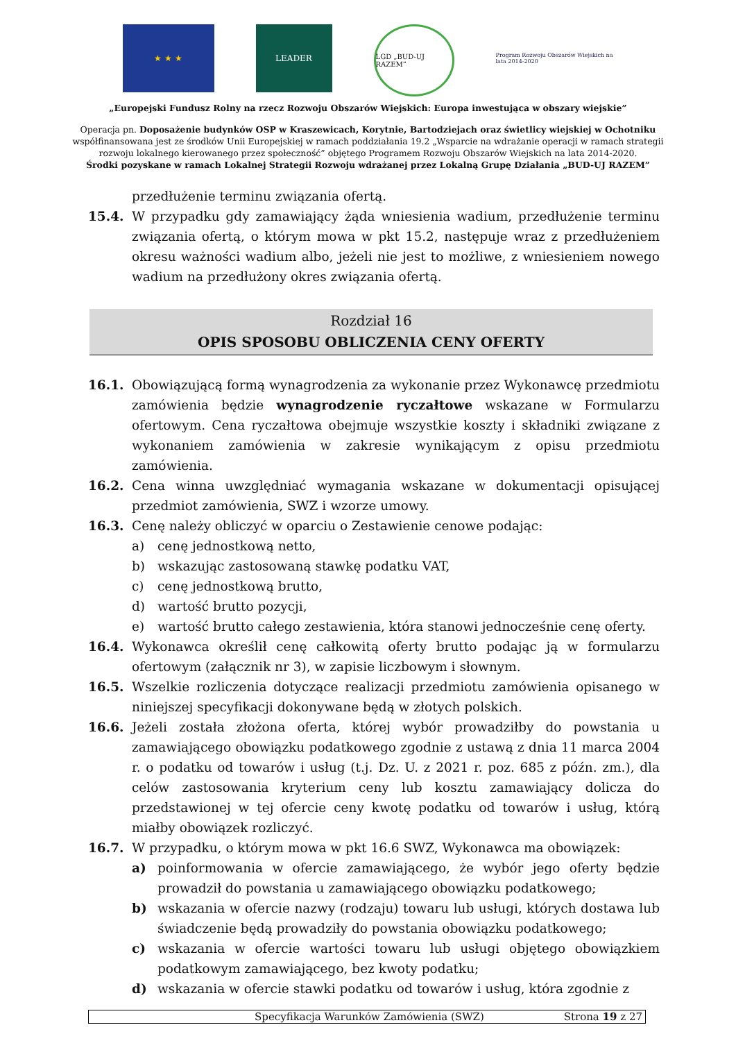★ ★ ★ LEADER
LGD „BUD-UJ RAZEM”
Program Rozwoju Obszarów Wiejskich na lata 2014-2020
„Europejski Fundusz Rolny na rzecz Rozwoju Obszarów Wiejskich: Europa inwestująca w obszary wiejskie”
Operacja pn. Doposażenie budynków OSP w Kraszewicach, Korytnie, Bartodziejach oraz świetlicy wiejskiej w Ochotniku
współfinansowana jest ze środków Unii Europejskiej w ramach poddziałania 19.2 „Wsparcie na wdrażanie operacji w ramach strategii rozwoju lokalnego kierowanego przez społeczność” objętego Programem Rozwoju Obszarów Wiejskich na lata 2014-2020.
Środki pozyskane w ramach Lokalnej Strategii Rozwoju wdrażanej przez Lokalną Grupę Działania „BUD-UJ RAZEM”
przedłużenie terminu związania ofertą.
15.4. W przypadku gdy zamawiający żąda wniesienia wadium, przedłużenie terminu związania ofertą, o którym mowa w pkt 15.2, następuje wraz z przedłużeniem okresu ważności wadium albo, jeżeli nie jest to możliwe, z wniesieniem nowego wadium na przedłużony okres związania ofertą.
Rozdział 16
OPIS SPOSOBU OBLICZENIA CENY OFERTY
16.1. Obowiązującą formą wynagrodzenia za wykonanie przez Wykonawcę przedmiotu zamówienia będzie wynagrodzenie ryczałtowe wskazane w Formularzu ofertowym. Cena ryczałtowa obejmuje wszystkie koszty i składniki związane z wykonaniem zamówienia w zakresie wynikającym z opisu przedmiotu zamówienia.
16.2. Cena winna uwzględniać wymagania wskazane w dokumentacji opisującej przedmiot zamówienia, SWZ i wzorze umowy.
16.3. Cenę należy obliczyć w oparciu o Zestawienie cenowe podając:
a) cenę jednostkową netto,
b) wskazując zastosowaną stawkę podatku VAT,
c) cenę jednostkową brutto,
d) wartość brutto pozycji,
e) wartość brutto całego zestawienia, która stanowi jednocześnie cenę oferty.
16.4. Wykonawca określił cenę całkowitą oferty brutto podając ją w formularzu ofertowym (załącznik nr 3), w zapisie liczbowym i słownym.
16.5. Wszelkie rozliczenia dotyczące realizacji przedmiotu zamówienia opisanego w niniejszej specyfikacji dokonywane będą w złotych polskich.
16.6. Jeżeli została złożona oferta, której wybór prowadziłby do powstania u zamawiającego obowiązku podatkowego zgodnie z ustawą z dnia 11 marca 2004 r. o podatku od towarów i usług (t.j. Dz. U. z 2021 r. poz. 685 z późn. zm.), dla celów zastosowania kryterium ceny lub kosztu zamawiający dolicza do przedstawionej w tej ofercie ceny kwotę podatku od towarów i usług, którą miałby obowiązek rozliczyć.
16.7. W przypadku, o którym mowa w pkt 16.6 SWZ, Wykonawca ma obowiązek:
a) poinformowania w ofercie zamawiającego, że wybór jego oferty będzie prowadził do powstania u zamawiającego obowiązku podatkowego;
b) wskazania w ofercie nazwy (rodzaju) towaru lub usługi, których dostawa lub świadczenie będą prowadziły do powstania obowiązku podatkowego;
c) wskazania w ofercie wartości towaru lub usługi objętego obowiązkiem podatkowym zamawiającego, bez kwoty podatku;
d) wskazania w ofercie stawki podatku od towarów i usług, która zgodnie z
Specyfikacja Warunków Zamówienia (SWZ) Strona 19 z 27